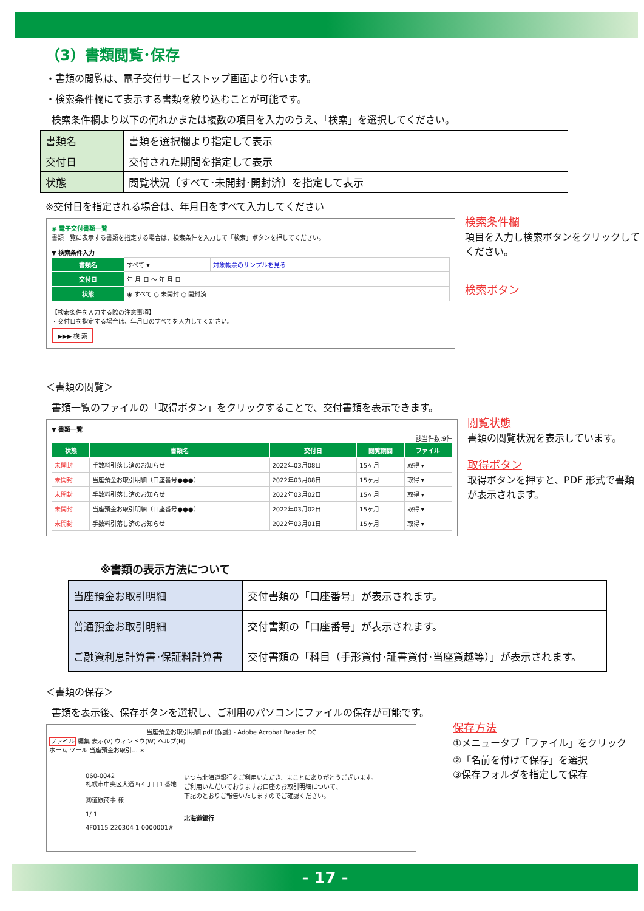（3）書類閲覧･保存
・書類の閲覧は、電子交付サービストップ画面より行います。
・検索条件欄にて表示する書類を絞り込むことが可能です。
検索条件欄より以下の何れかまたは複数の項目を入力のうえ、「検索」を選択してください。
| 書類名 | 書類を選択欄より指定して表示 |
| 交付日 | 交付された期間を指定して表示 |
| 状態 | 閲覧状況〔すべて･未開封･開封済〕を指定して表示 |
※交付日を指定される場合は、年月日をすべて入力してください
◉ 電子交付書類一覧
書類一覧に表示する書類を指定する場合は、検索条件を入力して「検索」ボタンを押してください。
▼ 検索条件入力
| 書類名 | すべて ▾ | 対象帳票のサンプルを見る |
| 交付日 | 年 月 日 ～ 年 月 日 | |
| 状態 | ◉ すべて ○ 未開封 ○ 開封済 | |
【検索条件を入力する際の注意事項】
・交付日を指定する場合は、年月日のすべてを入力してください。
▶▶▶ 検 索
検索条件欄
項目を入力し検索ボタンをクリックしてください。
検索ボタン
＜書類の閲覧＞
書類一覧のファイルの「取得ボタン」をクリックすることで、交付書類を表示できます。
▼ 書類一覧
該当件数:9件
| 状態 | 書類名 | 交付日 | 閲覧期間 | ファイル |
| --- | --- | --- | --- | --- |
| 未開封 | 手数料引落し済のお知らせ | 2022年03月08日 | 15ヶ月 | 取得 ▾ |
| 未開封 | 当座預金お取引明細（口座番号●●●） | 2022年03月08日 | 15ヶ月 | 取得 ▾ |
| 未開封 | 手数料引落し済のお知らせ | 2022年03月02日 | 15ヶ月 | 取得 ▾ |
| 未開封 | 当座預金お取引明細（口座番号●●●） | 2022年03月02日 | 15ヶ月 | 取得 ▾ |
| 未開封 | 手数料引落し済のお知らせ | 2022年03月01日 | 15ヶ月 | 取得 ▾ |
閲覧状態
書類の閲覧状況を表示しています。
取得ボタン
取得ボタンを押すと、PDF 形式で書類が表示されます。
※書類の表示方法について
| 当座預金お取引明細 | 交付書類の「口座番号」が表示されます。 |
| 普通預金お取引明細 | 交付書類の「口座番号」が表示されます。 |
| ご融資利息計算書･保証料計算書 | 交付書類の「科目（手形貸付･証書貸付･当座貸越等）」が表示されます。 |
＜書類の保存＞
書類を表示後、保存ボタンを選択し、ご利用のパソコンにファイルの保存が可能です。
当座預金お取引明細.pdf (保護) - Adobe Acrobat Reader DC
ファイル 編集 表示(V) ウィンドウ(W) ヘルプ(H)
ホーム ツール 当座預金お取引... ×
060-0042
札幌市中央区大通西４丁目１番地
㈱道銀商事 様
1/ 1
4F0115 220304 1 0000001#
いつも北海道銀行をご利用いただき、まことにありがとうございます。
ご利用いただいておりますお口座のお取引明細について、
下記のとおりご報告いたしますのでご確認ください。
北海道銀行
保存方法
①メニュータブ「ファイル」をクリック
②「名前を付けて保存」を選択
③保存フォルダを指定して保存
- 17 -